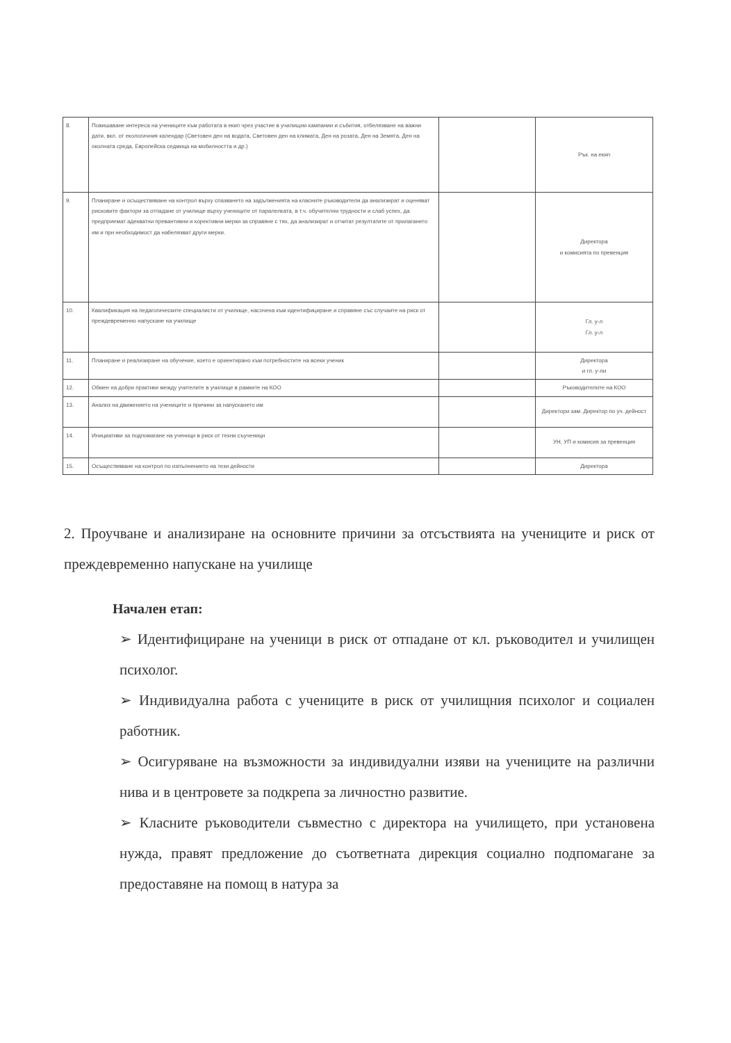| 8. | Повишаване интереса на учениците към работата в екип чрез участие в училищни кампании и събития, отбелязване на важни дати, вкл. от екологичния календар (Световен ден на водата, Световен ден на климата, Ден на розата, Ден на Земята, Ден на околната среда, Европейска седмица на мобилността и др.) | | Рък. на екип |
| 9. | Планиране и осъществяване на контрол върху спазването на задълженията на класните ръководители да анализират и оценяват рисковите фактори за отпадане от училище върху учениците от паралелката, в т.ч. обучителни трудности и слаб успех, да предприемат адекватни превантивни и корективни мерки за справяне с тях, да анализират и отчитат резултатите от прилагането им и при необходимост да набелязват други мерки. | | Директора и комисията по превенция |
| 10. | Квалификация на педагогическите специалисти от училище, насочена към идентифициране и справяне със случаите на риск от преждевременно напускане на училище | | Гл. у-л Гл. у-л |
| 11. | Планиране и реализиране на обучение, което е ориентирано към потребностите на всеки ученик | | Директора и гл. у-ли |
| 12. | Обмен на добри практики между учителите в училище в рамките на КОО | | Ръководителите на КОО |
| 13. | Анализ на движението на учениците и причини за напускането им | | Директори зам. Директор по уч. дейност |
| 14. | Инициативи за подпомагане на ученици в риск от техни съученици | | УН, УП и комисия за превенция |
| 15. | Осъществяване на контрол по изпълнението на тези дейности | | Директора |
2. Проучване и анализиране на основните причини за отсъствията на учениците и риск от преждевременно напускане на училище
Начален етап:
➢ Идентифициране на ученици в риск от отпадане от кл. ръководител и училищен психолог.
➢ Индивидуална работа с учениците в риск от училищния психолог и социален работник.
➢ Осигуряване на възможности за индивидуални изяви на учениците на различни нива и в центровете за подкрепа за личностно развитие.
➢ Класните ръководители съвместно с директора на училището, при установена нужда, правят предложение до съответната дирекция социално подпомагане за предоставяне на помощ в натура за